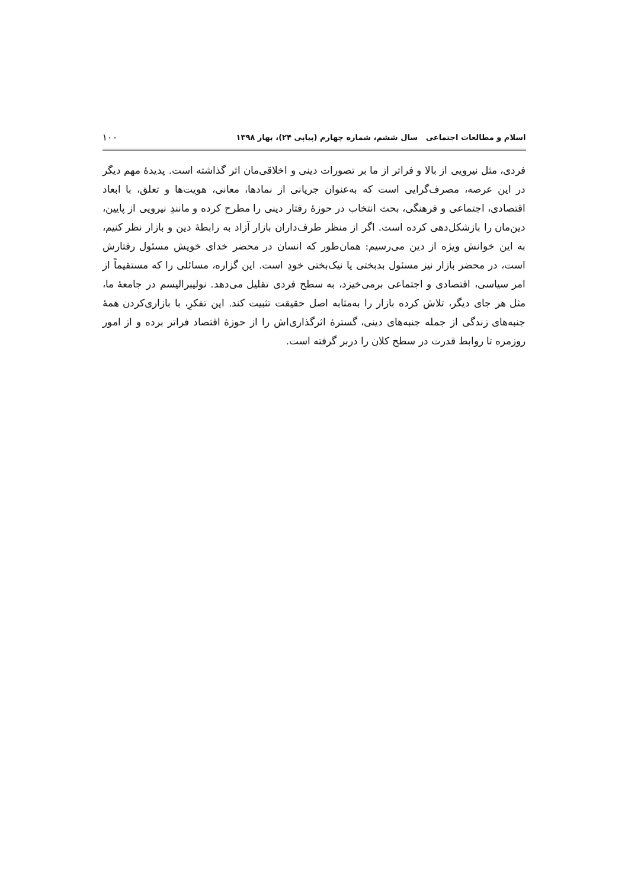اسلام و مطالعات اجتماعی سال ششم، شماره چهارم (پیاپی ۲۴)، بهار ۱۳۹۸ ۱۰۰
فردی، مثل نیرویی از بالا و فراتر از ما بر تصورات دینی و اخلاقی‌مان اثر گذاشته است. پدیدهٔ مهم دیگر در این عرصه، مصرف‌گرایی است که به‌عنوان جریانی از نمادها، معانی، هویت‌ها و تعلق، با ابعاد اقتصادی، اجتماعی و فرهنگی، بحث انتخاب در حوزهٔ رفتار دینی را مطرح کرده و مانندِ نیرویی از پایین، دین‌مان را بازشکل‌دهی کرده است. اگر از منظر طرف‌داران بازار آزاد به رابطهٔ دین و بازار نظر کنیم، به این خوانش ویژه از دین می‌رسیم: همان‌طور که انسان در محضر خدای خویش مسئول رفتارش است، در محضر بازار نیز مسئول بدبختی یا نیک‌بختی خودِ است. این گزاره، مسائلی را که مستقیماً از امر سیاسی، اقتصادی و اجتماعی برمی‌خیزد، به سطح فردی تقلیل می‌دهد. نولیبرالیسم در جامعهٔ ما، مثل هر جای دیگر، تلاش کرده بازار را به‌مثابه اصل حقیقت تثبیت کند. این تفکرِ، با بازاری‌کردن همهٔ جنبه‌های زندگی از جمله جنبه‌های دینی، گسترهٔ اثرگذاری‌اش را از حوزهٔ اقتصاد فراتر برده و از امور روزمره تا روابط قدرت در سطح کلان را دربر گرفته است.